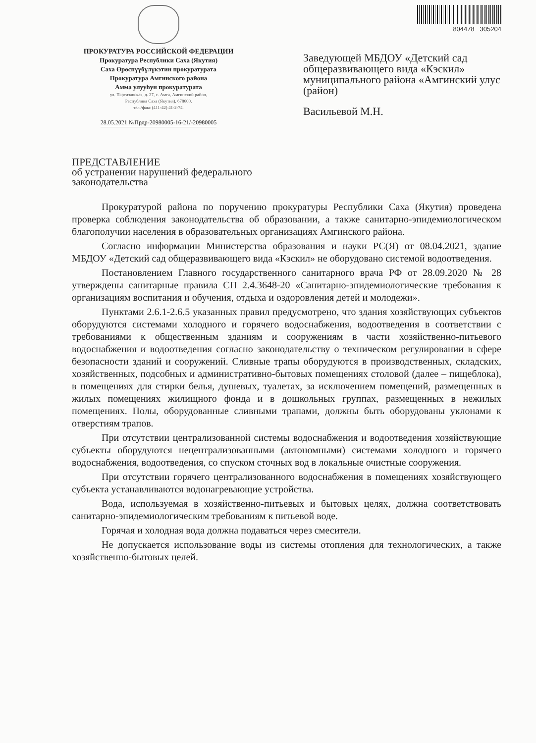ПРОКУРАТУРА РОССИЙСКОЙ ФЕДЕРАЦИИ
Прокуратура Республики Саха (Якутия)
Саха Өрөспүүбүлүкэтин прокуратурата
Прокуратура Амгинского района
Амма улууhун прокуратурата
ул. Партизанская, д. 27, с. Амга, Амгинский район,
Республика Саха (Якутия), 678600,
тел./факс (411-42) 41-2-74.
28.05.2021 №Прдр-20980005-16-21/-20980005
804478 305204
Заведующей МБДОУ «Детский сад общеразвивающего вида «Кэскил» муниципального района «Амгинский улус (район)
Васильевой М.Н.
ПРЕДСТАВЛЕНИЕ
об устранении нарушений федерального законодательства
Прокуратурой района по поручению прокуратуры Республики Саха (Якутия) проведена проверка соблюдения законодательства об образовании, а также санитарно-эпидемиологическом благополучии населения в образовательных организациях Амгинского района.
Согласно информации Министерства образования и науки РС(Я) от 08.04.2021, здание МБДОУ «Детский сад общеразвивающего вида «Кэскил» не оборудовано системой водоотведения.
Постановлением Главного государственного санитарного врача РФ от 28.09.2020 № 28 утверждены санитарные правила СП 2.4.3648-20 «Санитарно-эпидемиологические требования к организациям воспитания и обучения, отдыха и оздоровления детей и молодежи».
Пунктами 2.6.1-2.6.5 указанных правил предусмотрено, что здания хозяйствующих субъектов оборудуются системами холодного и горячего водоснабжения, водоотведения в соответствии с требованиями к общественным зданиям и сооружениям в части хозяйственно-питьевого водоснабжения и водоотведения согласно законодательству о техническом регулировании в сфере безопасности зданий и сооружений. Сливные трапы оборудуются в производственных, складских, хозяйственных, подсобных и административно-бытовых помещениях столовой (далее – пищеблока), в помещениях для стирки белья, душевых, туалетах, за исключением помещений, размещенных в жилых помещениях жилищного фонда и в дошкольных группах, размещенных в нежилых помещениях. Полы, оборудованные сливными трапами, должны быть оборудованы уклонами к отверстиям трапов.
При отсутствии централизованной системы водоснабжения и водоотведения хозяйствующие субъекты оборудуются нецентрализованными (автономными) системами холодного и горячего водоснабжения, водоотведения, со спуском сточных вод в локальные очистные сооружения.
При отсутствии горячего централизованного водоснабжения в помещениях хозяйствующего субъекта устанавливаются водонагревающие устройства.
Вода, используемая в хозяйственно-питьевых и бытовых целях, должна соответствовать санитарно-эпидемиологическим требованиям к питьевой воде.
Горячая и холодная вода должна подаваться через смесители.
Не допускается использование воды из системы отопления для технологических, а также хозяйственно-бытовых целей.